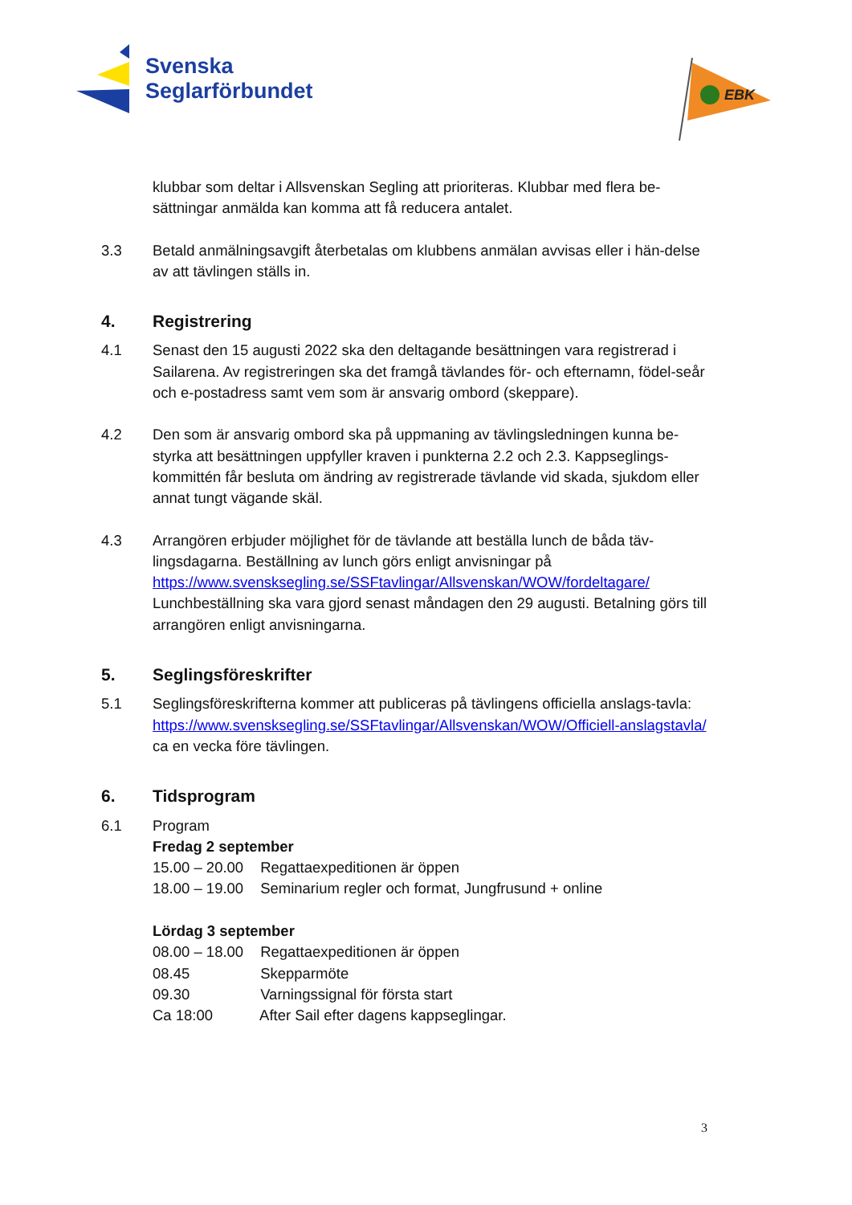Svenska
Seglarförbundet
EBK
klubbar som deltar i Allsvenskan Segling att prioriteras. Klubbar med flera be-sättningar anmälda kan komma att få reducera antalet.
3.3 Betald anmälningsavgift återbetalas om klubbens anmälan avvisas eller i hän-delse av att tävlingen ställs in.
4. Registrering
4.1 Senast den 15 augusti 2022 ska den deltagande besättningen vara registrerad i Sailarena. Av registreringen ska det framgå tävlandes för- och efternamn, födel-seår och e-postadress samt vem som är ansvarig ombord (skeppare).
4.2 Den som är ansvarig ombord ska på uppmaning av tävlingsledningen kunna be-styrka att besättningen uppfyller kraven i punkterna 2.2 och 2.3. Kappseglings-kommittén får besluta om ändring av registrerade tävlande vid skada, sjukdom eller annat tungt vägande skäl.
4.3 Arrangören erbjuder möjlighet för de tävlande att beställa lunch de båda täv-lingsdagarna. Beställning av lunch görs enligt anvisningar på https://www.svensksegling.se/SSFtavlingar/Allsvenskan/WOW/fordeltagare/ Lunchbeställning ska vara gjord senast måndagen den 29 augusti. Betalning görs till arrangören enligt anvisningarna.
5. Seglingsföreskrifter
5.1 Seglingsföreskrifterna kommer att publiceras på tävlingens officiella anslags-tavla: https://www.svensksegling.se/SSFtavlingar/Allsvenskan/WOW/Officiell-anslagstavla/ ca en vecka före tävlingen.
6. Tidsprogram
6.1 Program
Fredag 2 september
15.00 – 20.00 Regattaexpeditionen är öppen
18.00 – 19.00 Seminarium regler och format, Jungfrusund + online
Lördag 3 september
08.00 – 18.00 Regattaexpeditionen är öppen
08.45 Skepparmöte
09.30 Varningssignal för första start
Ca 18:00 After Sail efter dagens kappseglingar.
3